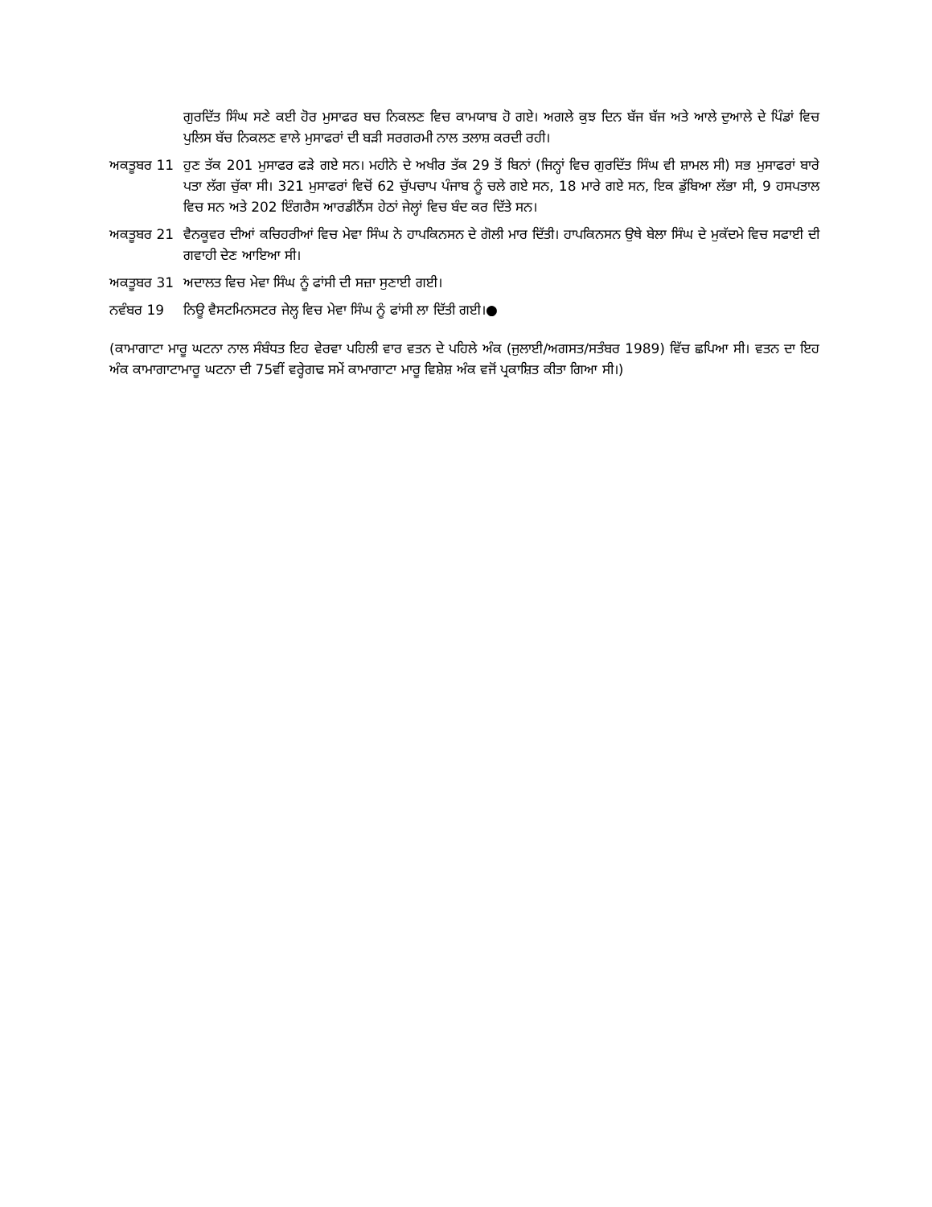ਗੁਰਦਿੱਤ ਸਿੰਘ ਸਣੇ ਕਈ ਹੋਰ ਮੁਸਾਫਰ ਬਚ ਨਿਕਲਣ ਵਿਚ ਕਾਮਯਾਬ ਹੋ ਗਏ। ਅਗਲੇ ਕੁਝ ਦਿਨ ਬੱਜ ਬੱਜ ਅਤੇ ਆਲੇ ਦੁਆਲੇ ਦੇ ਪਿੰਡਾਂ ਵਿਚ ਪੁਲਿਸ ਬੱਚ ਨਿਕਲਣ ਵਾਲੇ ਮੁਸਾਫਰਾਂ ਦੀ ਬੜੀ ਸਰਗਰਮੀ ਨਾਲ ਤਲਾਸ਼ ਕਰਦੀ ਰਹੀ।
ਅਕਤੂਬਰ 11 ਹੁਣ ਤੱਕ 201 ਮੁਸਾਫਰ ਫੜੇ ਗਏ ਸਨ। ਮਹੀਨੇ ਦੇ ਅਖੀਰ ਤੱਕ 29 ਤੋਂ ਬਿਨਾਂ (ਜਿਨ੍ਹਾਂ ਵਿਚ ਗੁਰਦਿੱਤ ਸਿੰਘ ਵੀ ਸ਼ਾਮਲ ਸੀ) ਸਭ ਮੁਸਾਫਰਾਂ ਬਾਰੇ ਪਤਾ ਲੱਗ ਚੁੱਕਾ ਸੀ। 321 ਮੁਸਾਫਰਾਂ ਵਿਚੋਂ 62 ਚੁੱਪਚਾਪ ਪੰਜਾਬ ਨੂੰ ਚਲੇ ਗਏ ਸਨ, 18 ਮਾਰੇ ਗਏ ਸਨ, ਇਕ ਡੁੱਬਿਆ ਲੱਭਾ ਸੀ, 9 ਹਸਪਤਾਲ ਵਿਚ ਸਨ ਅਤੇ 202 ਇੰਗਰੈਸ ਆਰਡੀਨੈਂਸ ਹੇਠਾਂ ਜੇਲ੍ਹਾਂ ਵਿਚ ਬੰਦ ਕਰ ਦਿੱਤੇ ਸਨ।
ਅਕਤੂਬਰ 21 ਵੈਨਕੂਵਰ ਦੀਆਂ ਕਚਿਹਰੀਆਂ ਵਿਚ ਮੇਵਾ ਸਿੰਘ ਨੇ ਹਾਪਕਿਨਸਨ ਦੇ ਗੋਲੀ ਮਾਰ ਦਿੱਤੀ। ਹਾਪਕਿਨਸਨ ਉਥੇ ਬੇਲਾ ਸਿੰਘ ਦੇ ਮੁਕੱਦਮੇ ਵਿਚ ਸਫਾਈ ਦੀ ਗਵਾਹੀ ਦੇਣ ਆਇਆ ਸੀ।
ਅਕਤੂਬਰ 31 ਅਦਾਲਤ ਵਿਚ ਮੇਵਾ ਸਿੰਘ ਨੂੰ ਫਾਂਸੀ ਦੀ ਸਜ਼ਾ ਸੁਣਾਈ ਗਈ।
ਨਵੰਬਰ 19 ਨਿਊ ਵੈਸਟਮਿਨਸਟਰ ਜੇਲ੍ਹ ਵਿਚ ਮੇਵਾ ਸਿੰਘ ਨੂੰ ਫਾਂਸੀ ਲਾ ਦਿੱਤੀ ਗਈ।●
(ਕਾਮਾਗਾਟਾ ਮਾਰੂ ਘਟਨਾ ਨਾਲ ਸੰਬੰਧਤ ਇਹ ਵੇਰਵਾ ਪਹਿਲੀ ਵਾਰ ਵਤਨ ਦੇ ਪਹਿਲੇ ਅੰਕ (ਜੁਲਾਈ/ਅਗਸਤ/ਸਤੰਬਰ 1989) ਵਿੱਚ ਛਪਿਆ ਸੀ। ਵਤਨ ਦਾ ਇਹ ਅੰਕ ਕਾਮਾਗਾਟਾਮਾਰੂ ਘਟਨਾ ਦੀ 75ਵੀਂ ਵਰ੍ਹੇਗਢ ਸਮੇਂ ਕਾਮਾਗਾਟਾ ਮਾਰੂ ਵਿਸ਼ੇਸ਼ ਅੰਕ ਵਜੋਂ ਪ੍ਰਕਾਸ਼ਿਤ ਕੀਤਾ ਗਿਆ ਸੀ।)